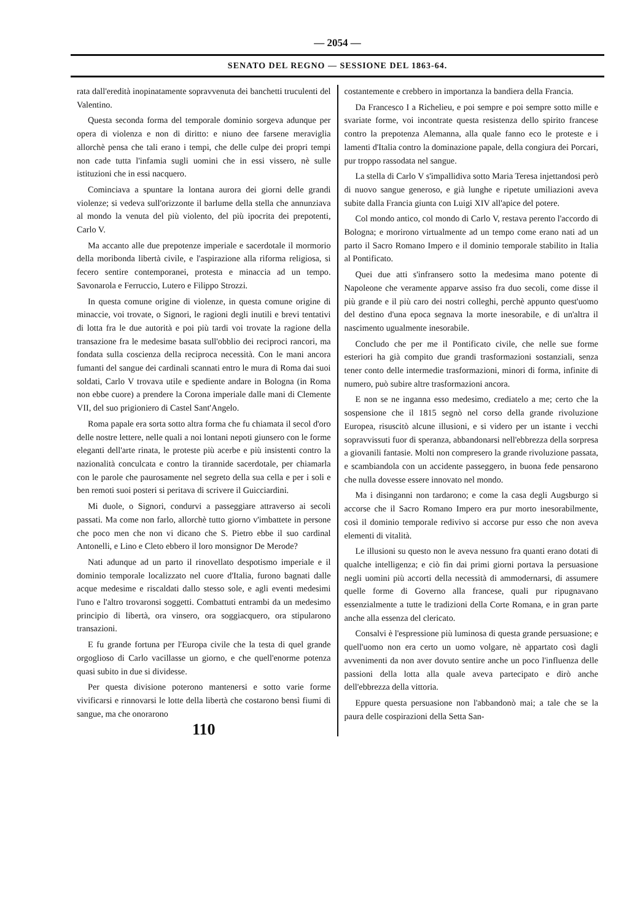— 2054 —
SENATO DEL REGNO — SESSIONE DEL 1863-64.
rata dall'eredità inopinatamente sopravvenuta dei banchetti truculenti del Valentino.
Questa seconda forma del temporale dominio sorgeva adunque per opera di violenza e non di diritto: e niuno dee farsene meraviglia allorchè pensa che tali erano i tempi, che delle culpe dei propri tempi non cade tutta l'infamia sugli uomini che in essi vissero, nè sulle istituzioni che in essi nacquero.
Cominciava a spuntare la lontana aurora dei giorni delle grandi violenze; si vedeva sull'orizzonte il barlume della stella che annunziava al mondo la venuta del più violento, del più ipocrita dei prepotenti, Carlo V.
Ma accanto alle due prepotenze imperiale e sacerdotale il mormorio della moribonda libertà civile, e l'aspirazione alla riforma religiosa, si fecero sentire contemporanei, protesta e minaccia ad un tempo. Savonarola e Ferruccio, Lutero e Filippo Strozzi.
In questa comune origine di violenze, in questa comune origine di minaccie, voi trovate, o Signori, le ragioni degli inutili e brevi tentativi di lotta fra le due autorità e poi più tardi voi trovate la ragione della transazione fra le medesime basata sull'obblio dei reciproci rancori, ma fondata sulla coscienza della reciproca necessità. Con le mani ancora fumanti del sangue dei cardinali scannati entro le mura di Roma dai suoi soldati, Carlo V trovava utile e spediente andare in Bologna (in Roma non ebbe cuore) a prendere la Corona imperiale dalle mani di Clemente VII, del suo prigioniero di Castel Sant'Angelo.
Roma papale era sorta sotto altra forma che fu chiamata il secol d'oro delle nostre lettere, nelle quali a noi lontani nepoti giunsero con le forme eleganti dell'arte rinata, le proteste più acerbe e più insistenti contro la nazionalità conculcata e contro la tirannide sacerdotale, per chiamarla con le parole che paurosamente nel segreto della sua cella e per i soli e ben remoti suoi posteri si peritava di scrivere il Guicciardini.
Mi duole, o Signori, condurvi a passeggiare attraverso ai secoli passati. Ma come non farlo, allorchè tutto giorno v'imbattete in persone che poco men che non vi dicano che S. Pietro ebbe il suo cardinal Antonelli, e Lino e Cleto ebbero il loro monsignor De Merode?
Nati adunque ad un parto il rinovellato despotismo imperiale e il dominio temporale localizzato nel cuore d'Italia, furono bagnati dalle acque medesime e riscaldati dallo stesso sole, e agli eventi medesimi l'uno e l'altro trovaronsi soggetti. Combattuti entrambi da un medesimo principio di libertà, ora vinsero, ora soggiacquero, ora stipularono transazioni.
E fu grande fortuna per l'Europa civile che la testa di quel grande orgoglioso di Carlo vacillasse un giorno, e che quell'enorme potenza quasi subito in due si dividesse.
Per questa divisione poterono mantenersi e sotto varie forme vivificarsi e rinnovarsi le lotte della libertà che costarono bensì fiumi di sangue, ma che onorarono
110
costantemente e crebbero in importanza la bandiera della Francia.
Da Francesco I a Richelieu, e poi sempre e poi sempre sotto mille e svariate forme, voi incontrate questa resistenza dello spirito francese contro la prepotenza Alemanna, alla quale fanno eco le proteste e i lamenti d'Italia contro la dominazione papale, della congiura dei Porcari, pur troppo rassodata nel sangue.
La stella di Carlo V s'impallidiva sotto Maria Teresa injettandosi però di nuovo sangue generoso, e già lunghe e ripetute umiliazioni aveva subite dalla Francia giunta con Luigi XIV all'apice del potere.
Col mondo antico, col mondo di Carlo V, restava perento l'accordo di Bologna; e morirono virtualmente ad un tempo come erano nati ad un parto il Sacro Romano Impero e il dominio temporale stabilito in Italia al Pontificato.
Quei due atti s'infransero sotto la medesima mano potente di Napoleone che veramente apparve assiso fra duo secoli, come disse il più grande e il più caro dei nostri colleghi, perchè appunto quest'uomo del destino d'una epoca segnava la morte inesorabile, e di un'altra il nascimento ugualmente inesorabile.
Concludo che per me il Pontificato civile, che nelle sue forme esteriori ha già compito due grandi trasformazioni sostanziali, senza tener conto delle intermedie trasformazioni, minori di forma, infinite di numero, può subire altre trasformazioni ancora.
E non se ne inganna esso medesimo, crediatelo a me; certo che la sospensione che il 1815 segnò nel corso della grande rivoluzione Europea, risuscitò alcune illusioni, e si videro per un istante i vecchi sopravvissuti fuor di speranza, abbandonarsi nell'ebbrezza della sorpresa a giovanili fantasie. Molti non compresero la grande rivoluzione passata, e scambiandola con un accidente passeggero, in buona fede pensarono che nulla dovesse essere innovato nel mondo.
Ma i disinganni non tardarono; e come la casa degli Augsburgo si accorse che il Sacro Romano Impero era pur morto inesorabilmente, così il dominio temporale redivivo si accorse pur esso che non aveva elementi di vitalità.
Le illusioni su questo non le aveva nessuno fra quanti erano dotati di qualche intelligenza; e ciò fin dai primi giorni portava la persuasione negli uomini più accorti della necessità di ammodernarsi, di assumere quelle forme di Governo alla francese, quali pur ripugnavano essenzialmente a tutte le tradizioni della Corte Romana, e in gran parte anche alla essenza del clericato.
Consalvi è l'espressione più luminosa di questa grande persuasione; e quell'uomo non era certo un uomo volgare, nè appartato così dagli avvenimenti da non aver dovuto sentire anche un poco l'influenza delle passioni della lotta alla quale aveva partecipato e dirò anche dell'ebbrezza della vittoria.
Eppure questa persuasione non l'abbandonò mai; a tale che se la paura delle cospirazioni della Setta San-